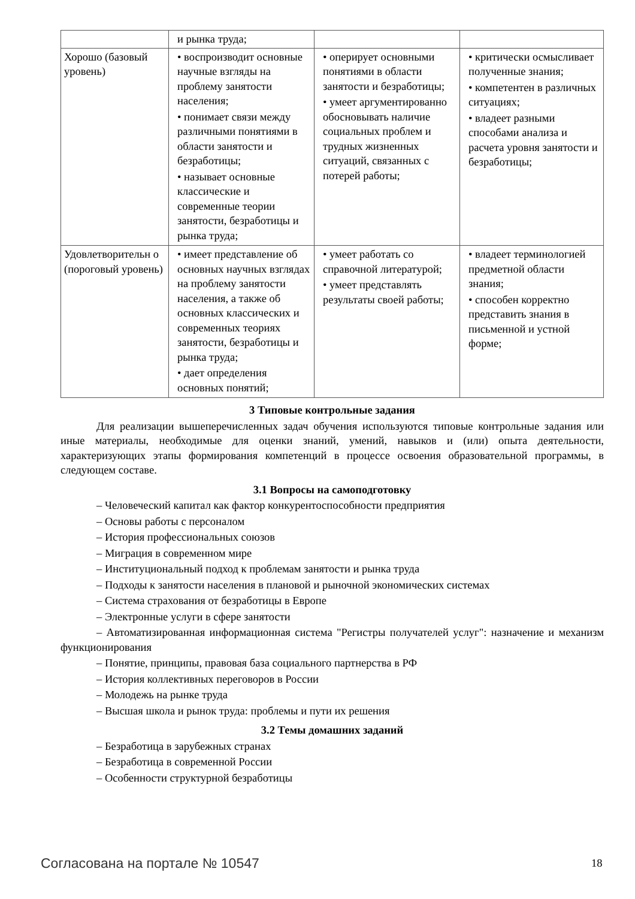| | и рынка труда; | | |
| Хорошо (базовый уровень) | • воспроизводит основные научные взгляды на проблему занятости населения; • понимает связи между различными понятиями в области занятости и безработицы; • называет основные классические и современные теории занятости, безработицы и рынка труда; | • оперирует основными понятиями в области занятости и безработицы; • умеет аргументированно обосновывать наличие социальных проблем и трудных жизненных ситуаций, связанных с потерей работы; | • критически осмысливает полученные знания; • компетентен в различных ситуациях; • владеет разными способами анализа и расчета уровня занятости и безработицы; |
| Удовлетворительн о (пороговый уровень) | • имеет представление об основных научных взглядах на проблему занятости населения, а также об основных классических и современных теориях занятости, безработицы и рынка труда; • дает определения основных понятий; | • умеет работать со справочной литературой; • умеет представлять результаты своей работы; | • владеет терминологией предметной области знания; • способен корректно представить знания в письменной и устной форме; |
3 Типовые контрольные задания
Для реализации вышеперечисленных задач обучения используются типовые контрольные задания или иные материалы, необходимые для оценки знаний, умений, навыков и (или) опыта деятельности, характеризующих этапы формирования компетенций в процессе освоения образовательной программы, в следующем составе.
3.1 Вопросы на самоподготовку
– Человеческий капитал как фактор конкурентоспособности предприятия
– Основы работы с персоналом
– История профессиональных союзов
– Миграция в современном мире
– Институциональный подход к проблемам занятости и рынка труда
– Подходы к занятости населения в плановой и рыночной экономических системах
– Система страхования от безработицы в Европе
– Электронные услуги в сфере занятости
– Автоматизированная информационная система "Регистры получателей услуг": назначение и механизм функционирования
– Понятие, принципы, правовая база социального партнерства в РФ
– История коллективных переговоров в России
– Молодежь на рынке труда
– Высшая школа и рынок труда: проблемы и пути их решения
3.2 Темы домашних заданий
– Безработица в зарубежных странах
– Безработица в современной России
– Особенности структурной безработицы
Согласована на портале № 10547 18